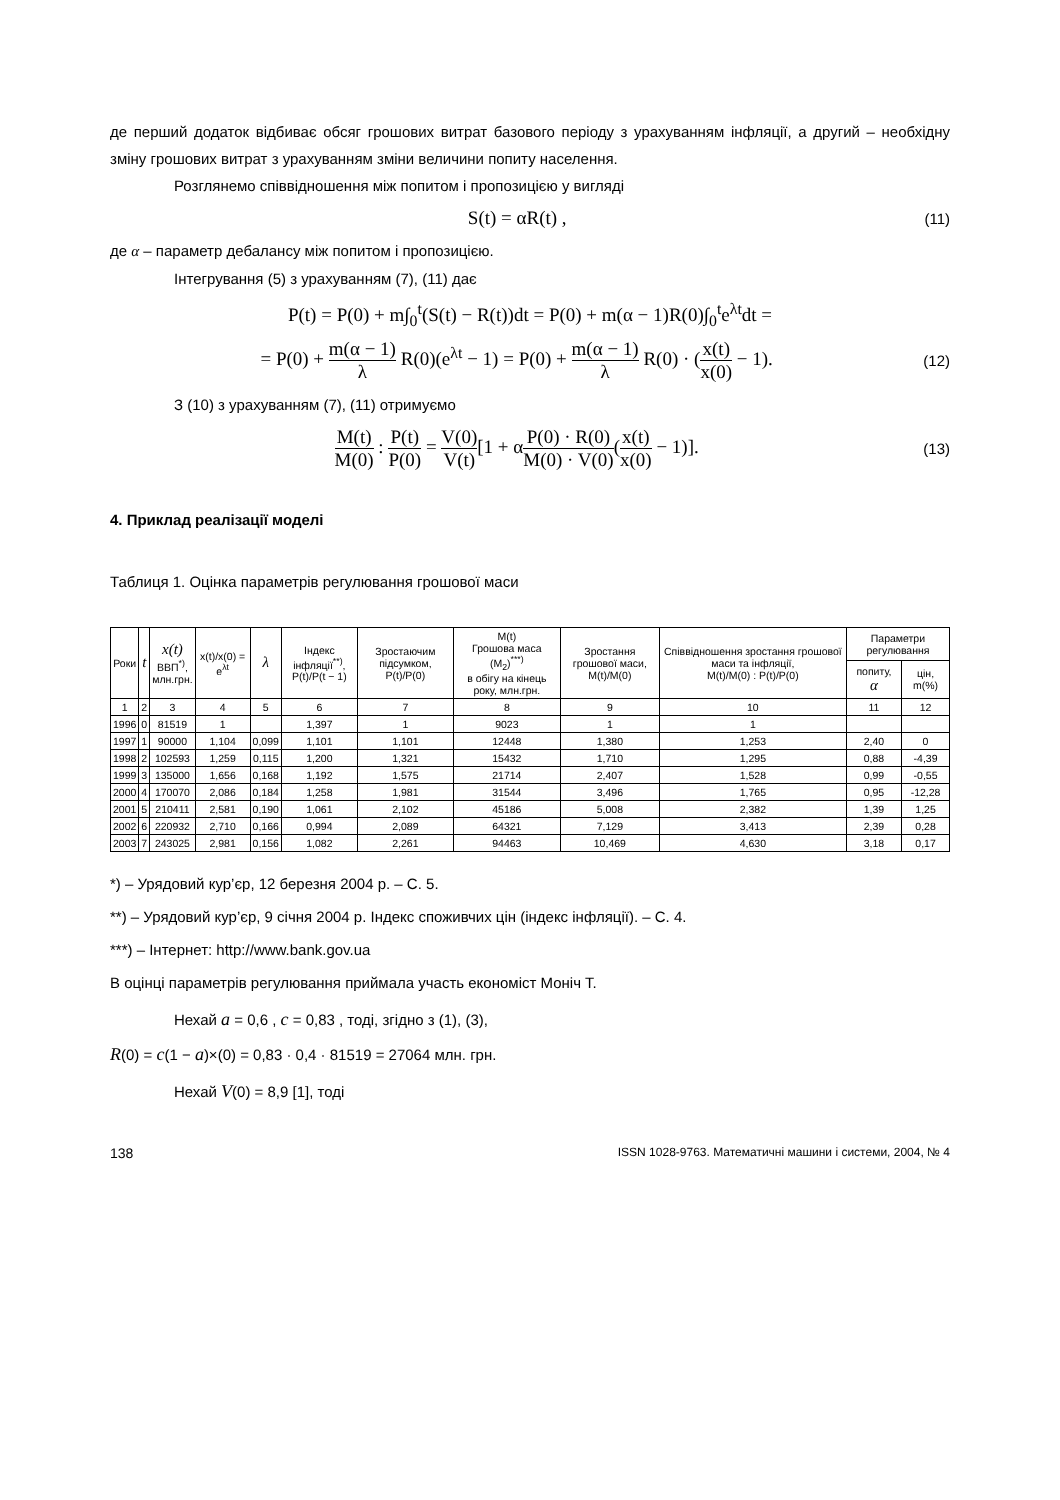де перший додаток відбиває обсяг грошових витрат базового періоду з урахуванням інфляції, а другий – необхідну зміну грошових витрат з урахуванням зміни величини попиту населення.
Розглянемо співвідношення між попитом і пропозицією у вигляді
S(t) = αR(t) , (11)
де α – параметр дебалансу між попитом і пропозицією.
Інтегрування (5) з урахуванням (7), (11) дає
P(t) = P(0) + m∫<sub>0</sub><sup>t</sup>(S(t) − R(t))dt = P(0) + m(α − 1)R(0)∫<sub>0</sub><sup>t</sup>e<sup>λt</sup>dt =
= P(0) + m(α − 1) λ R(0)(e<sup>λt</sup> − 1) = P(0) + m(α − 1) λ R(0) · (x(t) x(0) − 1). (12)
З (10) з урахуванням (7), (11) отримуємо
M(t) M(0) : P(t) P(0) = V(0) V(t)[1 + αP(0) · R(0) M(0) · V(0)(x(t) x(0) − 1)]. (13)
4. Приклад реалізації моделі
Таблиця 1. Оцінка параметрів регулювання грошової маси
| Роки | t | x(t) ВВП<sup>*)</sup>, млн.грн. | x(t)/x(0) = e<sup>λt</sup> | λ | Індекс інфляції<sup>**)</sup>, P(t)/P(t − 1) | Зростаючим підсумком, P(t)/P(0) | M(t) Грошова маса (M<sub>2</sub>)<sup>***)</sup> в обігу на кінець року, млн.грн. | Зростання грошової маси, M(t)/M(0) | Співвідношення зростання грошової маси та інфляції, M(t)/M(0) : P(t)/P(0) | Параметри регулювання | |
| --- | --- | --- | --- | --- | --- | --- | --- | --- | --- | --- | --- |
| | | | | | | | | | | попиту, α | цін, m(%) |
| 1 | 2 | 3 | 4 | 5 | 6 | 7 | 8 | 9 | 10 | 11 | 12 |
| 1996 | 0 | 81519 | 1 | | 1,397 | 1 | 9023 | 1 | 1 | | |
| 1997 | 1 | 90000 | 1,104 | 0,099 | 1,101 | 1,101 | 12448 | 1,380 | 1,253 | 2,40 | 0 |
| 1998 | 2 | 102593 | 1,259 | 0,115 | 1,200 | 1,321 | 15432 | 1,710 | 1,295 | 0,88 | -4,39 |
| 1999 | 3 | 135000 | 1,656 | 0,168 | 1,192 | 1,575 | 21714 | 2,407 | 1,528 | 0,99 | -0,55 |
| 2000 | 4 | 170070 | 2,086 | 0,184 | 1,258 | 1,981 | 31544 | 3,496 | 1,765 | 0,95 | -12,28 |
| 2001 | 5 | 210411 | 2,581 | 0,190 | 1,061 | 2,102 | 45186 | 5,008 | 2,382 | 1,39 | 1,25 |
| 2002 | 6 | 220932 | 2,710 | 0,166 | 0,994 | 2,089 | 64321 | 7,129 | 3,413 | 2,39 | 0,28 |
| 2003 | 7 | 243025 | 2,981 | 0,156 | 1,082 | 2,261 | 94463 | 10,469 | 4,630 | 3,18 | 0,17 |
*) – Урядовий кур’єр, 12 березня 2004 р. – С. 5.
**) – Урядовий кур’єр, 9 січня 2004 р. Індекс споживчих цін (індекс інфляції). – С. 4.
***) – Інтернет: http://www.bank.gov.ua
В оцінці параметрів регулювання приймала участь економіст Моніч Т.
Нехай a = 0,6 , c = 0,83 , тоді, згідно з (1), (3),
R(0) = c(1 − a)×(0) = 0,83 · 0,4 · 81519 = 27064 млн. грн.
Нехай V(0) = 8,9 [1], тоді
138 ISSN 1028-9763. Математичні машини і системи, 2004, № 4